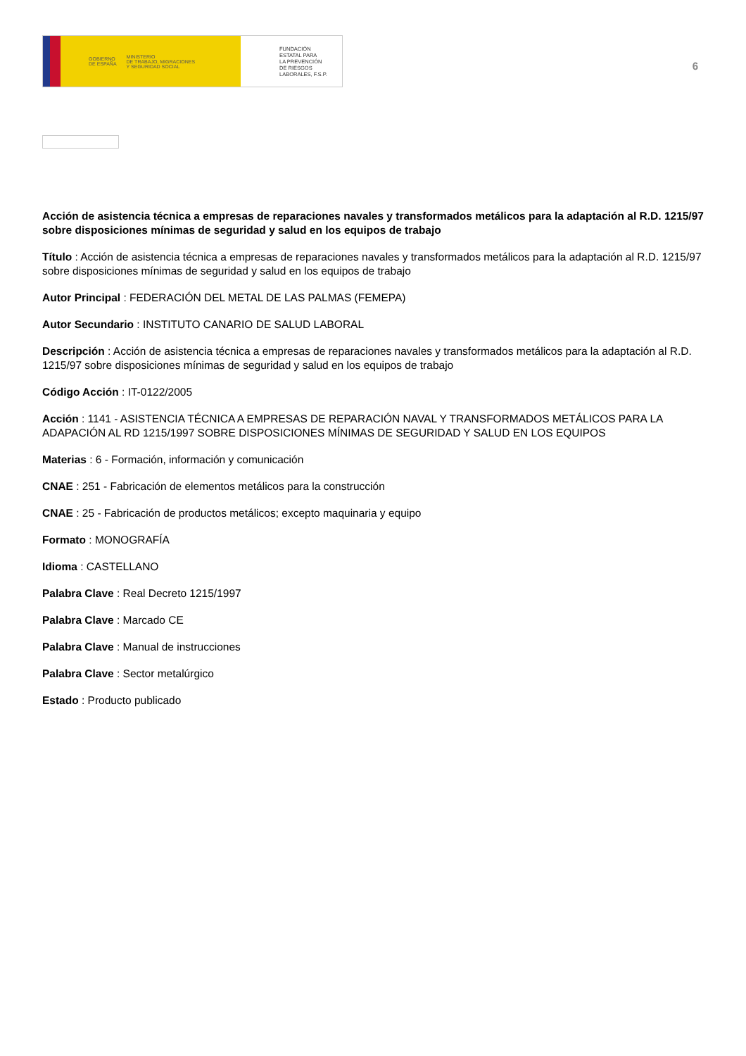GOBIERNO
DE ESPAÑA
MINISTERIO
DE TRABAJO, MIGRACIONES
Y SEGURIDAD SOCIAL
FUNDACIÓN
ESTATAL PARA
LA PREVENCIÓN
DE RIESGOS
LABORALES, F.S.P.
6
Acción de asistencia técnica a empresas de reparaciones navales y transformados metálicos para la adaptación al R.D. 1215/97 sobre disposiciones mínimas de seguridad y salud en los equipos de trabajo
Título : Acción de asistencia técnica a empresas de reparaciones navales y transformados metálicos para la adaptación al R.D. 1215/97 sobre disposiciones mínimas de seguridad y salud en los equipos de trabajo
Autor Principal : FEDERACIÓN DEL METAL DE LAS PALMAS (FEMEPA)
Autor Secundario : INSTITUTO CANARIO DE SALUD LABORAL
Descripción : Acción de asistencia técnica a empresas de reparaciones navales y transformados metálicos para la adaptación al R.D. 1215/97 sobre disposiciones mínimas de seguridad y salud en los equipos de trabajo
Código Acción : IT-0122/2005
Acción : 1141 - ASISTENCIA TÉCNICA A EMPRESAS DE REPARACIÓN NAVAL Y TRANSFORMADOS METÁLICOS PARA LA ADAPACIÓN AL RD 1215/1997 SOBRE DISPOSICIONES MÍNIMAS DE SEGURIDAD Y SALUD EN LOS EQUIPOS
Materias : 6 - Formación, información y comunicación
CNAE : 251 - Fabricación de elementos metálicos para la construcción
CNAE : 25 - Fabricación de productos metálicos; excepto maquinaria y equipo
Formato : MONOGRAFÍA
Idioma : CASTELLANO
Palabra Clave : Real Decreto 1215/1997
Palabra Clave : Marcado CE
Palabra Clave : Manual de instrucciones
Palabra Clave : Sector metalúrgico
Estado : Producto publicado